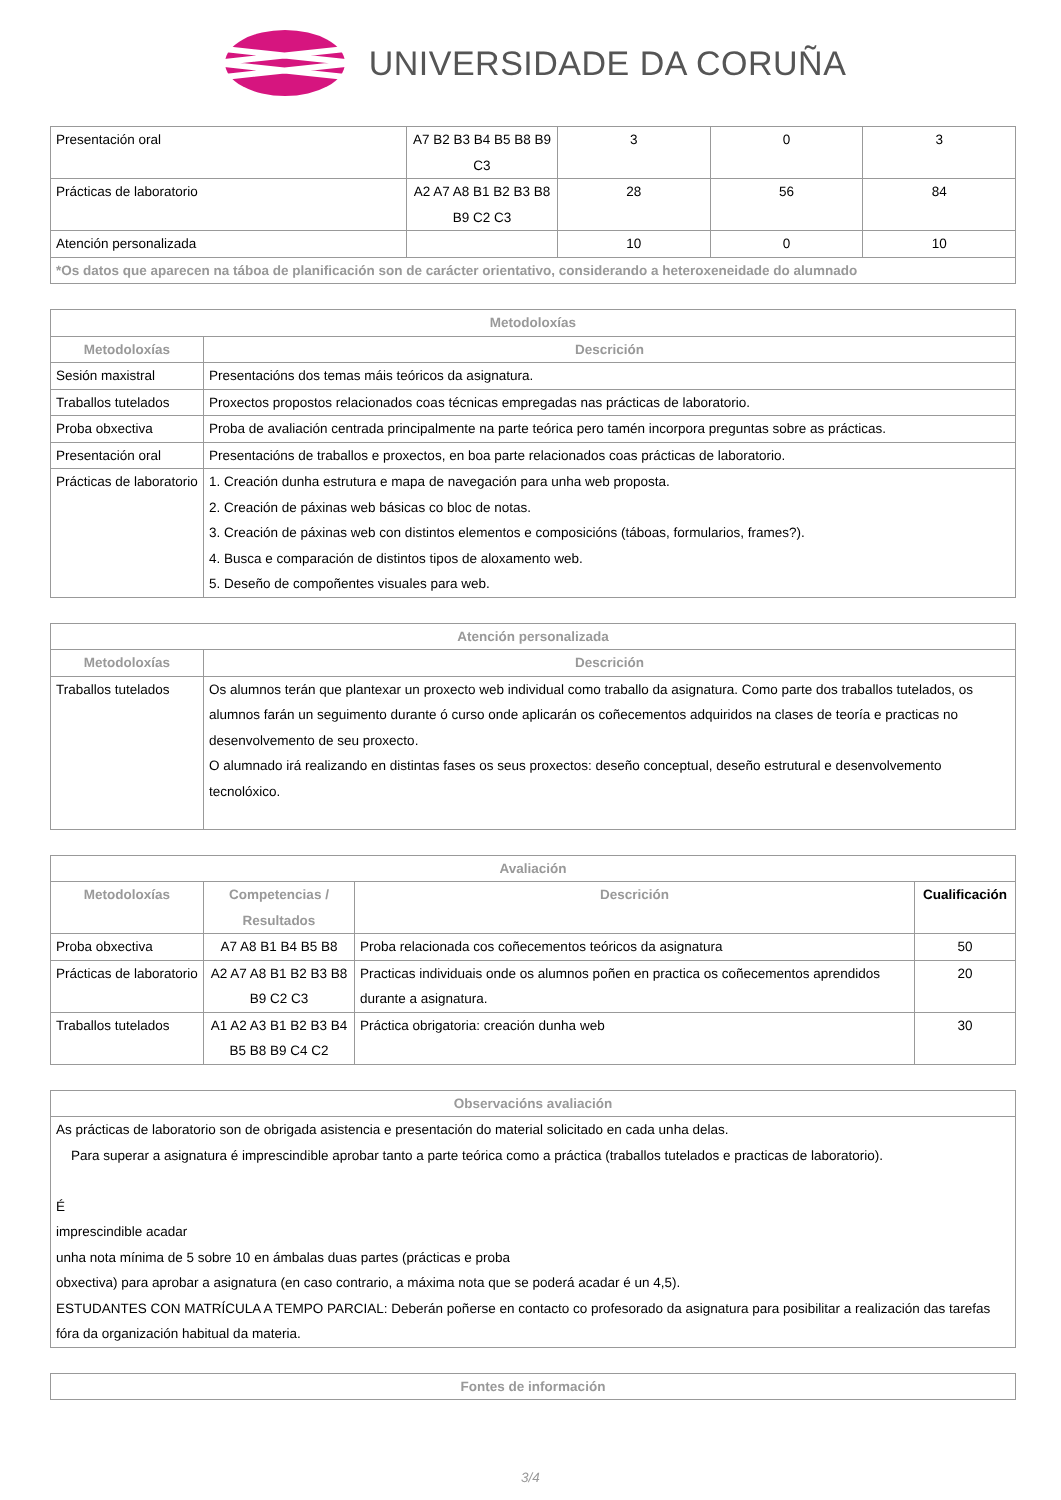UNIVERSIDADE DA CORUÑA
| Presentación oral | A7 B2 B3 B4 B5 B8 B9 C3 | 3 | 0 | 3 |
| Prácticas de laboratorio | A2 A7 A8 B1 B2 B3 B8 B9 C2 C3 | 28 | 56 | 84 |
| Atención personalizada | | 10 | 0 | 10 |
| *Os datos que aparecen na táboa de planificación son de carácter orientativo, considerando a heteroxeneidade do alumnado | | | | |
| Metodoloxías | |
| --- | --- |
| Metodoloxías | Descrición |
| Sesión maxistral | Presentacións dos temas máis teóricos da asignatura. |
| Traballos tutelados | Proxectos propostos relacionados coas técnicas empregadas nas prácticas de laboratorio. |
| Proba obxectiva | Proba de avaliación centrada principalmente na parte teórica pero tamén incorpora preguntas sobre as prácticas. |
| Presentación oral | Presentacións de traballos e proxectos, en boa parte relacionados coas prácticas de laboratorio. |
| Prácticas de laboratorio | 1. Creación dunha estrutura e mapa de navegación para unha web proposta. 2. Creación de páxinas web básicas co bloc de notas. 3. Creación de páxinas web con distintos elementos e composicións (táboas, formularios, frames?). 4. Busca e comparación de distintos tipos de aloxamento web. 5. Deseño de compoñentes visuales para web. |
| Atención personalizada | |
| --- | --- |
| Metodoloxías | Descrición |
| Traballos tutelados | Os alumnos terán que plantexar un proxecto web individual como traballo da asignatura. Como parte dos traballos tutelados, os alumnos farán un seguimento durante ó curso onde aplicarán os coñecementos adquiridos na clases de teoría e practicas no desenvolvemento de seu proxecto. O alumnado irá realizando en distintas fases os seus proxectos: deseño conceptual, deseño estrutural e desenvolvemento tecnolóxico. |
| Avaliación | | | |
| --- | --- | --- | --- |
| Metodoloxías | Competencias / Resultados | Descrición | Cualificación |
| Proba obxectiva | A7 A8 B1 B4 B5 B8 | Proba relacionada cos coñecementos teóricos da asignatura | 50 |
| Prácticas de laboratorio | A2 A7 A8 B1 B2 B3 B8 B9 C2 C3 | Practicas individuais onde os alumnos poñen en practica os coñecementos aprendidos durante a asignatura. | 20 |
| Traballos tutelados | A1 A2 A3 B1 B2 B3 B4 B5 B8 B9 C4 C2 | Práctica obrigatoria: creación dunha web | 30 |
| Observacións avaliación |
| --- |
| As prácticas de laboratorio son de obrigada asistencia e presentación do material solicitado en cada unha delas. Para superar a asignatura é imprescindible aprobar tanto a parte teórica como a práctica (traballos tutelados e practicas de laboratorio). É imprescindible acadar unha nota mínima de 5 sobre 10 en ámbalas duas partes (prácticas e proba obxectiva) para aprobar a asignatura (en caso contrario, a máxima nota que se poderá acadar é un 4,5). ESTUDANTES CON MATRÍCULA A TEMPO PARCIAL: Deberán poñerse en contacto co profesorado da asignatura para posibilitar a realización das tarefas fóra da organización habitual da materia. |
| Fontes de información |
| --- |
3/4